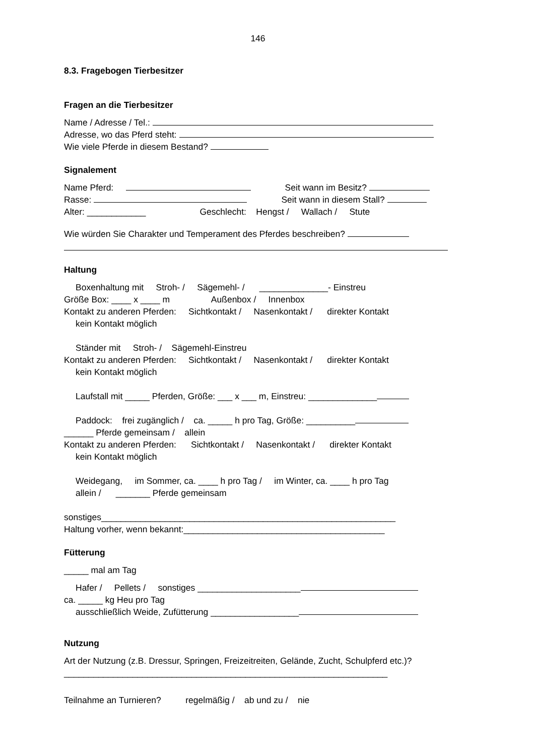146
8.3. Fragebogen Tierbesitzer
Fragen an die Tierbesitzer
Name / Adresse / Tel.:
Adresse, wo das Pferd steht:
Wie viele Pferde in diesem Bestand?
Signalement
Name Pferd: Seit wann im Besitz?
Rasse: Seit wann in diesem Stall?
Alter: ____________ Geschlecht: Hengst / Wallach / Stute
Wie würden Sie Charakter und Temperament des Pferdes beschreiben?
Haltung
Boxenhaltung mit Stroh- / Sägemehl- / ______________- Einstreu
Größe Box: ____ x ____ m Außenbox / Innenbox
Kontakt zu anderen Pferden: Sichtkontakt / Nasenkontakt / direkter Kontakt
kein Kontakt möglich
Ständer mit Stroh- / Sägemehl-Einstreu
Kontakt zu anderen Pferden: Sichtkontakt / Nasenkontakt / direkter Kontakt
kein Kontakt möglich
Laufstall mit _____ Pferden, Größe: ___ x ___ m, Einstreu: ______________
Paddock: frei zugänglich / ca. _____ h pro Tag, Größe: __________
______ Pferde gemeinsam / allein
Kontakt zu anderen Pferden: Sichtkontakt / Nasenkontakt / direkter Kontakt
kein Kontakt möglich
Weidegang, im Sommer, ca. ____ h pro Tag / im Winter, ca. ____ h pro Tag
allein / _______ Pferde gemeinsam
sonstiges____________________________________________________________
Haltung vorher, wenn bekannt:_________________________________________
Fütterung
_____ mal am Tag
Hafer / Pellets / sonstiges _____________________
ca. _____ kg Heu pro Tag
ausschließlich Weide, Zufütterung __________________
Nutzung
Art der Nutzung (z.B. Dressur, Springen, Freizeitreiten, Gelände, Zucht, Schulpferd etc.)?
__________________________________________________________________
Teilnahme an Turnieren? regelmäßig / ab und zu / nie